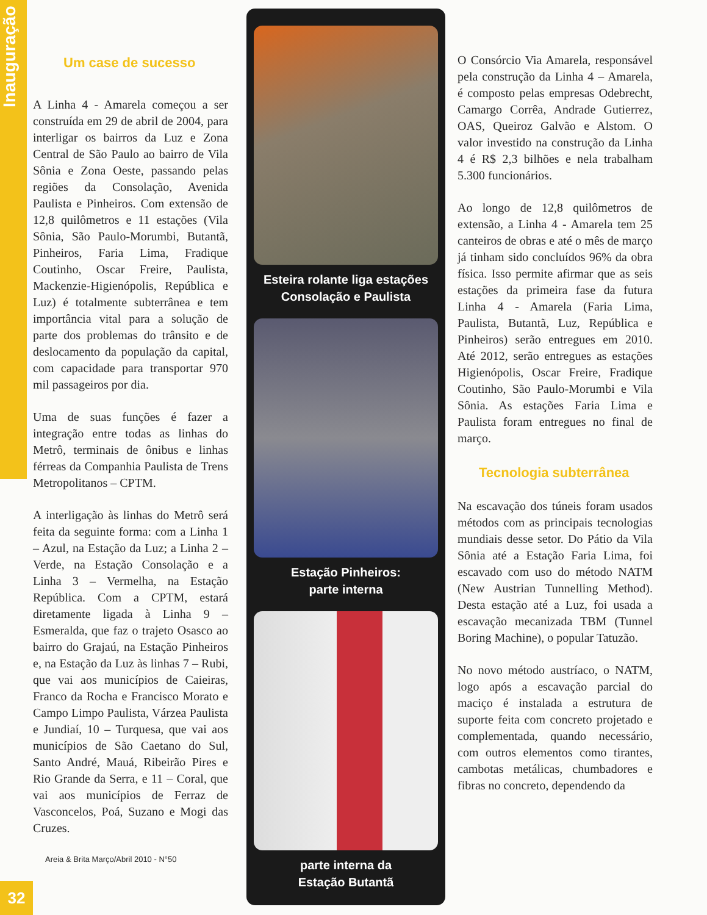32
Inauguração
Um case de sucesso
A Linha 4 - Amarela começou a ser construída em 29 de abril de 2004, para interligar os bairros da Luz e Zona Central de São Paulo ao bairro de Vila Sônia e Zona Oeste, passando pelas regiões da Consolação, Avenida Paulista e Pinheiros. Com extensão de 12,8 quilômetros e 11 estações (Vila Sônia, São Paulo-Morumbi, Butantã, Pinheiros, Faria Lima, Fradique Coutinho, Oscar Freire, Paulista, Mackenzie-Higienópolis, República e Luz) é totalmente subterrânea e tem importância vital para a solução de parte dos problemas do trânsito e de deslocamento da população da capital, com capacidade para transportar 970 mil passageiros por dia.
Uma de suas funções é fazer a integração entre todas as linhas do Metrô, terminais de ônibus e linhas férreas da Companhia Paulista de Trens Metropolitanos – CPTM.
A interligação às linhas do Metrô será feita da seguinte forma: com a Linha 1 – Azul, na Estação da Luz; a Linha 2 – Verde, na Estação Consolação e a Linha 3 – Vermelha, na Estação República. Com a CPTM, estará diretamente ligada à Linha 9 – Esmeralda, que faz o trajeto Osasco ao bairro do Grajaú, na Estação Pinheiros e, na Estação da Luz às linhas 7 – Rubi, que vai aos municípios de Caieiras, Franco da Rocha e Francisco Morato e Campo Limpo Paulista, Várzea Paulista e Jundiaí, 10 – Turquesa, que vai aos municípios de São Caetano do Sul, Santo André, Mauá, Ribeirão Pires e Rio Grande da Serra, e 11 – Coral, que vai aos municípios de Ferraz de Vasconcelos, Poá, Suzano e Mogi das Cruzes.
Areia & Brita Março/Abril 2010 - N°50
Esteira rolante liga estações
Consolação e Paulista
Estação Pinheiros:
parte interna
parte interna da
Estação Butantã
O Consórcio Via Amarela, responsável pela construção da Linha 4 – Amarela, é composto pelas empresas Odebrecht, Camargo Corrêa, Andrade Gutierrez, OAS, Queiroz Galvão e Alstom. O valor investido na construção da Linha 4 é R$ 2,3 bilhões e nela trabalham 5.300 funcionários.
Ao longo de 12,8 quilômetros de extensão, a Linha 4 - Amarela tem 25 canteiros de obras e até o mês de março já tinham sido concluídos 96% da obra física. Isso permite afirmar que as seis estações da primeira fase da futura Linha 4 - Amarela (Faria Lima, Paulista, Butantã, Luz, República e Pinheiros) serão entregues em 2010. Até 2012, serão entregues as estações Higienópolis, Oscar Freire, Fradique Coutinho, São Paulo-Morumbi e Vila Sônia. As estações Faria Lima e Paulista foram entregues no final de março.
Tecnologia subterrânea
Na escavação dos túneis foram usados métodos com as principais tecnologias mundiais desse setor. Do Pátio da Vila Sônia até a Estação Faria Lima, foi escavado com uso do método NATM (New Austrian Tunnelling Method). Desta estação até a Luz, foi usada a escavação mecanizada TBM (Tunnel Boring Machine), o popular Tatuzão.
No novo método austríaco, o NATM, logo após a escavação parcial do maciço é instalada a estrutura de suporte feita com concreto projetado e complementada, quando necessário, com outros elementos como tirantes, cambotas metálicas, chumbadores e fibras no concreto, dependendo da